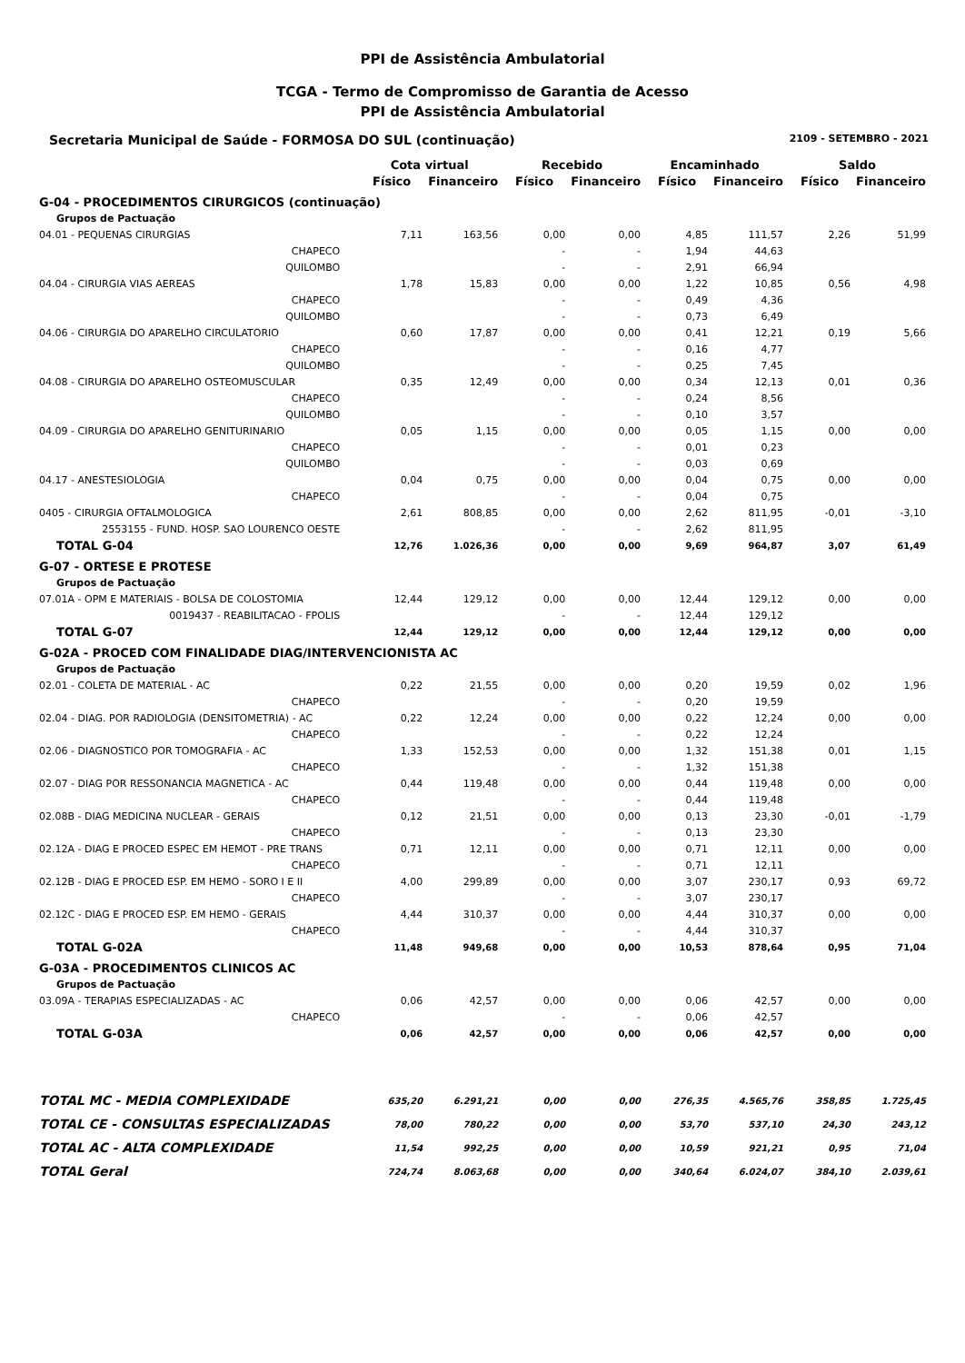PPI de Assistência Ambulatorial
TCGA - Termo de Compromisso de Garantia de Acesso
PPI de Assistência Ambulatorial
Secretaria Municipal de Saúde - FORMOSA DO SUL (continuação) 2109 - SETEMBRO - 2021
| | Cota virtual | | Recebido | | Encaminhado | | Saldo | |
| --- | --- | --- | --- | --- | --- | --- | --- | --- |
| | Físico | Financeiro | Físico | Financeiro | Físico | Financeiro | Físico | Financeiro |
| G-04 - PROCEDIMENTOS CIRURGICOS (continuação) | | | | | | | | |
| Grupos de Pactuação | | | | | | | | |
| 04.01 - PEQUENAS CIRURGIAS | 7,11 | 163,56 | 0,00 | 0,00 | 4,85 | 111,57 | 2,26 | 51,99 |
| CHAPECO | | | - | - | 1,94 | 44,63 | | |
| QUILOMBO | | | - | - | 2,91 | 66,94 | | |
| 04.04 - CIRURGIA VIAS AEREAS | 1,78 | 15,83 | 0,00 | 0,00 | 1,22 | 10,85 | 0,56 | 4,98 |
| CHAPECO | | | - | - | 0,49 | 4,36 | | |
| QUILOMBO | | | - | - | 0,73 | 6,49 | | |
| 04.06 - CIRURGIA DO APARELHO CIRCULATORIO | 0,60 | 17,87 | 0,00 | 0,00 | 0,41 | 12,21 | 0,19 | 5,66 |
| CHAPECO | | | - | - | 0,16 | 4,77 | | |
| QUILOMBO | | | - | - | 0,25 | 7,45 | | |
| 04.08 - CIRURGIA DO APARELHO OSTEOMUSCULAR | 0,35 | 12,49 | 0,00 | 0,00 | 0,34 | 12,13 | 0,01 | 0,36 |
| CHAPECO | | | - | - | 0,24 | 8,56 | | |
| QUILOMBO | | | - | - | 0,10 | 3,57 | | |
| 04.09 - CIRURGIA DO APARELHO GENITURINARIO | 0,05 | 1,15 | 0,00 | 0,00 | 0,05 | 1,15 | 0,00 | 0,00 |
| CHAPECO | | | - | - | 0,01 | 0,23 | | |
| QUILOMBO | | | - | - | 0,03 | 0,69 | | |
| 04.17 - ANESTESIOLOGIA | 0,04 | 0,75 | 0,00 | 0,00 | 0,04 | 0,75 | 0,00 | 0,00 |
| CHAPECO | | | - | - | 0,04 | 0,75 | | |
| 0405 - CIRURGIA OFTALMOLOGICA | 2,61 | 808,85 | 0,00 | 0,00 | 2,62 | 811,95 | -0,01 | -3,10 |
| 2553155 - FUND. HOSP. SAO LOURENCO OESTE | | | - | - | 2,62 | 811,95 | | |
| TOTAL G-04 | 12,76 | 1.026,36 | 0,00 | 0,00 | 9,69 | 964,87 | 3,07 | 61,49 |
| G-07 - ORTESE E PROTESE | | | | | | | | |
| Grupos de Pactuação | | | | | | | | |
| 07.01A - OPM E MATERIAIS - BOLSA DE COLOSTOMIA | 12,44 | 129,12 | 0,00 | 0,00 | 12,44 | 129,12 | 0,00 | 0,00 |
| 0019437 - REABILITACAO - FPOLIS | | | - | - | 12,44 | 129,12 | | |
| TOTAL G-07 | 12,44 | 129,12 | 0,00 | 0,00 | 12,44 | 129,12 | 0,00 | 0,00 |
| G-02A - PROCED COM FINALIDADE DIAG/INTERVENCIONISTA AC | | | | | | | | |
| Grupos de Pactuação | | | | | | | | |
| 02.01 - COLETA DE MATERIAL - AC | 0,22 | 21,55 | 0,00 | 0,00 | 0,20 | 19,59 | 0,02 | 1,96 |
| CHAPECO | | | - | - | 0,20 | 19,59 | | |
| 02.04 - DIAG. POR RADIOLOGIA (DENSITOMETRIA) - AC | 0,22 | 12,24 | 0,00 | 0,00 | 0,22 | 12,24 | 0,00 | 0,00 |
| CHAPECO | | | - | - | 0,22 | 12,24 | | |
| 02.06 - DIAGNOSTICO POR TOMOGRAFIA - AC | 1,33 | 152,53 | 0,00 | 0,00 | 1,32 | 151,38 | 0,01 | 1,15 |
| CHAPECO | | | - | - | 1,32 | 151,38 | | |
| 02.07 - DIAG POR RESSONANCIA MAGNETICA - AC | 0,44 | 119,48 | 0,00 | 0,00 | 0,44 | 119,48 | 0,00 | 0,00 |
| CHAPECO | | | - | - | 0,44 | 119,48 | | |
| 02.08B - DIAG MEDICINA NUCLEAR - GERAIS | 0,12 | 21,51 | 0,00 | 0,00 | 0,13 | 23,30 | -0,01 | -1,79 |
| CHAPECO | | | - | - | 0,13 | 23,30 | | |
| 02.12A - DIAG E PROCED ESPEC EM HEMOT - PRE TRANS | 0,71 | 12,11 | 0,00 | 0,00 | 0,71 | 12,11 | 0,00 | 0,00 |
| CHAPECO | | | - | - | 0,71 | 12,11 | | |
| 02.12B - DIAG E PROCED ESP. EM HEMO - SORO I E II | 4,00 | 299,89 | 0,00 | 0,00 | 3,07 | 230,17 | 0,93 | 69,72 |
| CHAPECO | | | - | - | 3,07 | 230,17 | | |
| 02.12C - DIAG E PROCED ESP. EM HEMO - GERAIS | 4,44 | 310,37 | 0,00 | 0,00 | 4,44 | 310,37 | 0,00 | 0,00 |
| CHAPECO | | | - | - | 4,44 | 310,37 | | |
| TOTAL G-02A | 11,48 | 949,68 | 0,00 | 0,00 | 10,53 | 878,64 | 0,95 | 71,04 |
| G-03A - PROCEDIMENTOS CLINICOS AC | | | | | | | | |
| Grupos de Pactuação | | | | | | | | |
| 03.09A - TERAPIAS ESPECIALIZADAS - AC | 0,06 | 42,57 | 0,00 | 0,00 | 0,06 | 42,57 | 0,00 | 0,00 |
| CHAPECO | | | - | - | 0,06 | 42,57 | | |
| TOTAL G-03A | 0,06 | 42,57 | 0,00 | 0,00 | 0,06 | 42,57 | 0,00 | 0,00 |
| TOTAL MC - MEDIA COMPLEXIDADE | 635,20 | 6.291,21 | 0,00 | 0,00 | 276,35 | 4.565,76 | 358,85 | 1.725,45 |
| TOTAL CE - CONSULTAS ESPECIALIZADAS | 78,00 | 780,22 | 0,00 | 0,00 | 53,70 | 537,10 | 24,30 | 243,12 |
| TOTAL AC - ALTA COMPLEXIDADE | 11,54 | 992,25 | 0,00 | 0,00 | 10,59 | 921,21 | 0,95 | 71,04 |
| TOTAL Geral | 724,74 | 8.063,68 | 0,00 | 0,00 | 340,64 | 6.024,07 | 384,10 | 2.039,61 |